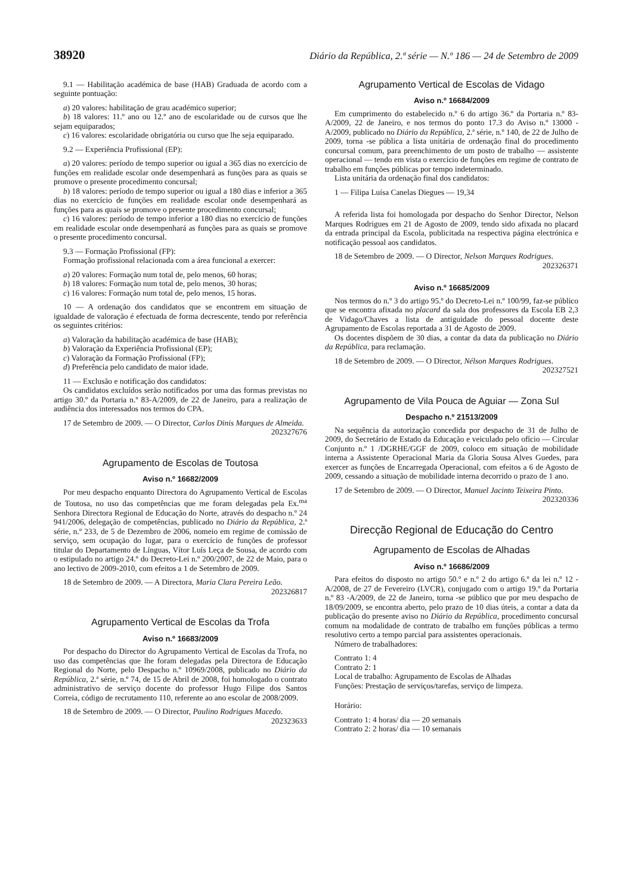38920 Diário da República, 2.ª série — N.º 186 — 24 de Setembro de 2009
9.1 — Habilitação académica de base (HAB) Graduada de acordo com a seguinte pontuação:
a) 20 valores: habilitação de grau académico superior;
b) 18 valores: 11.º ano ou 12.º ano de escolaridade ou de cursos que lhe sejam equiparados;
c) 16 valores: escolaridade obrigatória ou curso que lhe seja equiparado.
9.2 — Experiência Profissional (EP):
a) 20 valores: período de tempo superior ou igual a 365 dias no exercício de funções em realidade escolar onde desempenhará as funções para as quais se promove o presente procedimento concursal;
b) 18 valores: período de tempo superior ou igual a 180 dias e inferior a 365 dias no exercício de funções em realidade escolar onde desempenhará as funções para as quais se promove o presente procedimento concursal;
c) 16 valores: período de tempo inferior a 180 dias no exercício de funções em realidade escolar onde desempenhará as funções para as quais se promove o presente procedimento concursal.
9.3 — Formação Profissional (FP):
Formação profissional relacionada com a área funcional a exercer:
a) 20 valores: Formação num total de, pelo menos, 60 horas;
b) 18 valores: Formação num total de, pelo menos, 30 horas;
c) 16 valores: Formação num total de, pelo menos, 15 horas.
10 — A ordenação dos candidatos que se encontrem em situação de igualdade de valoração é efectuada de forma decrescente, tendo por referência os seguintes critérios:
a) Valoração da habilitação académica de base (HAB);
b) Valoração da Experiência Profissional (EP);
c) Valoração da Formação Profissional (FP);
d) Preferência pelo candidato de maior idade.
11 — Exclusão e notificação dos candidatos:
Os candidatos excluídos serão notificados por uma das formas previstas no artigo 30.º da Portaria n.º 83-A/2009, de 22 de Janeiro, para a realização de audiência dos interessados nos termos do CPA.
17 de Setembro de 2009. — O Director, Carlos Dinis Marques de Almeida.
202327676
Agrupamento de Escolas de Toutosa
Aviso n.º 16682/2009
Por meu despacho enquanto Directora do Agrupamento Vertical de Escolas de Toutosa, no uso das competências que me foram delegadas pela Ex.<sup>ma</sup> Senhora Directora Regional de Educação do Norte, através do despacho n.º 24 941/2006, delegação de competências, publicado no Diário da República, 2.ª série, n.º 233, de 5 de Dezembro de 2006, nomeio em regime de comissão de serviço, sem ocupação do lugar, para o exercício de funções de professor titular do Departamento de Línguas, Vítor Luís Leça de Sousa, de acordo com o estipulado no artigo 24.º do Decreto-Lei n.º 200/2007, de 22 de Maio, para o ano lectivo de 2009-2010, com efeitos a 1 de Setembro de 2009.
18 de Setembro de 2009. — A Directora, Maria Clara Pereira Leão.
202326817
Agrupamento Vertical de Escolas da Trofa
Aviso n.º 16683/2009
Por despacho do Director do Agrupamento Vertical de Escolas da Trofa, no uso das competências que lhe foram delegadas pela Directora de Educação Regional do Norte, pelo Despacho n.º 10969/2008, publicado no Diário da República, 2.ª série, n.º 74, de 15 de Abril de 2008, foi homologado o contrato administrativo de serviço docente do professor Hugo Filipe dos Santos Correia, código de recrutamento 110, referente ao ano escolar de 2008/2009.
18 de Setembro de 2009. — O Director, Paulino Rodrigues Macedo.
202323633
Agrupamento Vertical de Escolas de Vidago
Aviso n.º 16684/2009
Em cumprimento do estabelecido n.º 6 do artigo 36.º da Portaria n.º 83-A/2009, 22 de Janeiro, e nos termos do ponto 17.3 do Aviso n.º 13000 -A/2009, publicado no Diário da República, 2.ª série, n.º 140, de 22 de Julho de 2009, torna -se pública a lista unitária de ordenação final do procedimento concursal comum, para preenchimento de um posto de trabalho — assistente operacional — tendo em vista o exercício de funções em regime de contrato de trabalho em funções públicas por tempo indeterminado.
Lista unitária da ordenação final dos candidatos:
1 — Filipa Luísa Canelas Diegues — 19,34
A referida lista foi homologada por despacho do Senhor Director, Nelson Marques Rodrigues em 21 de Agosto de 2009, tendo sido afixada no placard da entrada principal da Escola, publicitada na respectiva página electrónica e notificação pessoal aos candidatos.
18 de Setembro de 2009. — O Director, Nelson Marques Rodrigues.
202326371
Aviso n.º 16685/2009
Nos termos do n.º 3 do artigo 95.º do Decreto-Lei n.º 100/99, faz-se público que se encontra afixada no placard da sala dos professores da Escola EB 2,3 de Vidago/Chaves a lista de antiguidade do pessoal docente deste Agrupamento de Escolas reportada a 31 de Agosto de 2009.
Os docentes dispõem de 30 dias, a contar da data da publicação no Diário da República, para reclamação.
18 de Setembro de 2009. — O Director, Nélson Marques Rodrigues.
202327521
Agrupamento de Vila Pouca de Aguiar — Zona Sul
Despacho n.º 21513/2009
Na sequência da autorização concedida por despacho de 31 de Julho de 2009, do Secretário de Estado da Educação e veiculado pelo ofício — Circular Conjunto n.º 1 /DGRHE/GGF de 2009, coloco em situação de mobilidade interna a Assistente Operacional Maria da Gloria Sousa Alves Guedes, para exercer as funções de Encarregada Operacional, com efeitos a 6 de Agosto de 2009, cessando a situação de mobilidade interna decorrido o prazo de 1 ano.
17 de Setembro de 2009. — O Director, Manuel Jacinto Teixeira Pinto.
202320336
Direcção Regional de Educação do Centro
Agrupamento de Escolas de Alhadas
Aviso n.º 16686/2009
Para efeitos do disposto no artigo 50.º e n.º 2 do artigo 6.º da lei n.º 12 -A/2008, de 27 de Fevereiro (LVCR), conjugado com o artigo 19.º da Portaria n.º 83 -A/2009, de 22 de Janeiro, torna -se público que por meu despacho de 18/09/2009, se encontra aberto, pelo prazo de 10 dias úteis, a contar a data da publicação do presente aviso no Diário da República, procedimento concursal comum na modalidade de contrato de trabalho em funções públicas a termo resolutivo certo a tempo parcial para assistentes operacionais.
Número de trabalhadores:
Contrato 1: 4
Contrato 2: 1
Local de trabalho: Agrupamento de Escolas de Alhadas
Funções: Prestação de serviços/tarefas, serviço de limpeza.
Horário:
Contrato 1: 4 horas/ dia — 20 semanais
Contrato 2: 2 horas/ dia — 10 semanais